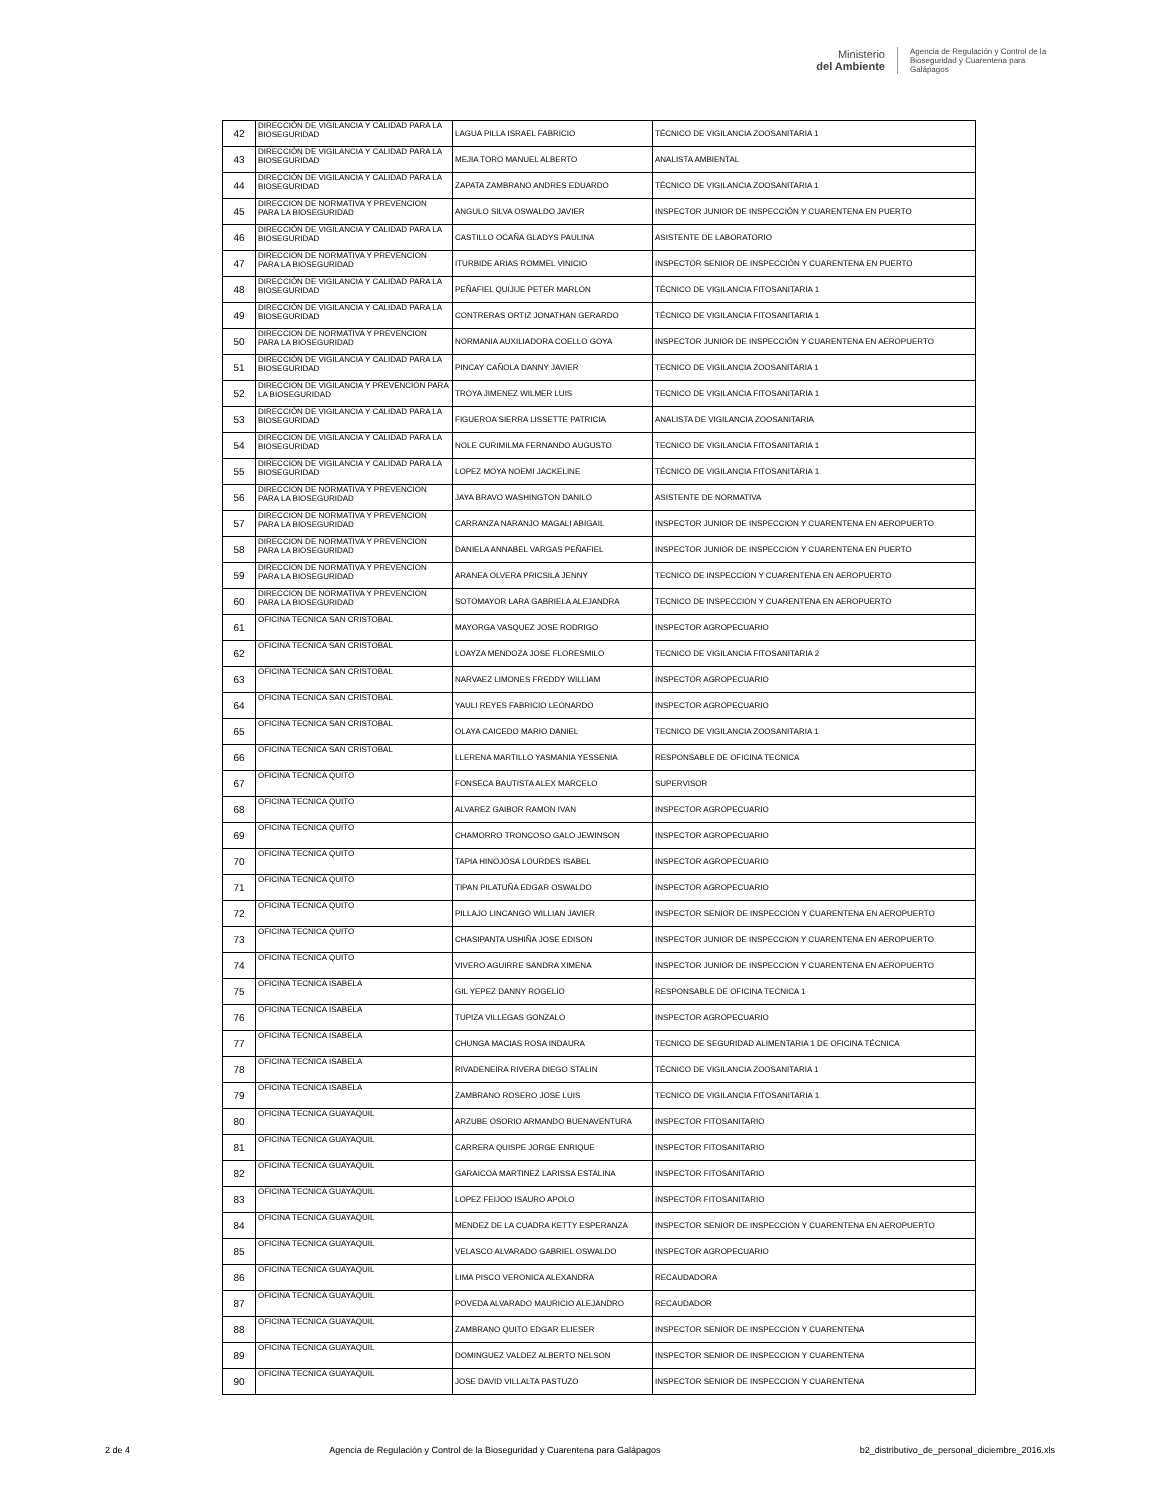Ministerio
del Ambiente
Agencia de Regulación y Control de la Bioseguridad y Cuarentena para Galápagos
| 42 | DIRECCIÓN DE VIGILANCIA Y CALIDAD PARA LA BIOSEGURIDAD | LAGUA PILLA ISRAEL FABRICIO | TÉCNICO DE VIGILANCIA ZOOSANITARIA 1 |
| 43 | DIRECCIÓN DE VIGILANCIA Y CALIDAD PARA LA BIOSEGURIDAD | MEJIA TORO MANUEL ALBERTO | ANALISTA AMBIENTAL |
| 44 | DIRECCIÓN DE VIGILANCIA Y CALIDAD PARA LA BIOSEGURIDAD | ZAPATA ZAMBRANO ANDRES EDUARDO | TÉCNICO DE VIGILANCIA ZOOSANITARIA 1 |
| 45 | DIRECCION DE NORMATIVA Y PREVENCION PARA LA BIOSEGURIDAD | ANGULO SILVA OSWALDO JAVIER | INSPECTOR JUNIOR DE INSPECCIÓN Y CUARENTENA EN PUERTO |
| 46 | DIRECCIÓN DE VIGILANCIA Y CALIDAD PARA LA BIOSEGURIDAD | CASTILLO OCAÑA GLADYS PAULINA | ASISTENTE DE LABORATORIO |
| 47 | DIRECCION DE NORMATIVA Y PREVENCION PARA LA BIOSEGURIDAD | ITURBIDE ARIAS ROMMEL VINICIO | INSPECTOR SENIOR DE INSPECCIÓN Y CUARENTENA EN PUERTO |
| 48 | DIRECCIÓN DE VIGILANCIA Y CALIDAD PARA LA BIOSEGURIDAD | PEÑAFIEL QUIJIJE PETER MARLON | TÉCNICO DE VIGILANCIA FITOSANITARIA 1 |
| 49 | DIRECCIÓN DE VIGILANCIA Y CALIDAD PARA LA BIOSEGURIDAD | CONTRERAS ORTIZ JONATHAN GERARDO | TÉCNICO DE VIGILANCIA FITOSANITARIA 1 |
| 50 | DIRECCION DE NORMATIVA Y PREVENCION PARA LA BIOSEGURIDAD | NORMANIA AUXILIADORA COELLO GOYA | INSPECTOR JUNIOR DE INSPECCIÓN Y CUARENTENA EN AEROPUERTO |
| 51 | DIRECCIÓN DE VIGILANCIA Y CALIDAD PARA LA BIOSEGURIDAD | PINCAY CAÑOLA DANNY JAVIER | TECNICO DE VIGILANCIA ZOOSANITARIA 1 |
| 52 | DIRECCION DE VIGILANCIA Y PREVENCION PARA LA BIOSEGURIDAD | TROYA JIMENEZ WILMER LUIS | TECNICO DE VIGILANCIA FITOSANITARIA 1 |
| 53 | DIRECCIÓN DE VIGILANCIA Y CALIDAD PARA LA BIOSEGURIDAD | FIGUEROA SIERRA LISSETTE PATRICIA | ANALISTA DE VIGILANCIA ZOOSANITARIA |
| 54 | DIRECCION DE VIGILANCIA Y CALIDAD PARA LA BIOSEGURIDAD | NOLE CURIMILMA FERNANDO AUGUSTO | TECNICO DE VIGILANCIA FITOSANITARIA 1 |
| 55 | DIRECCION DE VIGILANCIA Y CALIDAD PARA LA BIOSEGURIDAD | LOPEZ MOYA NOEMI JACKELINE | TÉCNICO DE VIGILANCIA FITOSANITARIA 1 |
| 56 | DIRECCION DE NORMATIVA Y PREVENCION PARA LA BIOSEGURIDAD | JAYA BRAVO WASHINGTON DANILO | ASISTENTE DE NORMATIVA |
| 57 | DIRECCION DE NORMATIVA Y PREVENCION PARA LA BIOSEGURIDAD | CARRANZA NARANJO MAGALI ABIGAIL | INSPECTOR JUNIOR DE INSPECCION Y CUARENTENA EN AEROPUERTO |
| 58 | DIRECCION DE NORMATIVA Y PREVENCION PARA LA BIOSEGURIDAD | DANIELA ANNABEL VARGAS PEÑAFIEL | INSPECTOR JUNIOR DE INSPECCION Y CUARENTENA EN PUERTO |
| 59 | DIRECCION DE NORMATIVA Y PREVENCION PARA LA BIOSEGURIDAD | ARANEA OLVERA PRICSILA JENNY | TECNICO DE INSPECCION Y CUARENTENA EN AEROPUERTO |
| 60 | DIRECCION DE NORMATIVA Y PREVENCION PARA LA BIOSEGURIDAD | SOTOMAYOR LARA GABRIELA ALEJANDRA | TECNICO DE INSPECCION Y CUARENTENA EN AEROPUERTO |
| 61 | OFICINA TECNICA SAN CRISTOBAL | MAYORGA VASQUEZ JOSE RODRIGO | INSPECTOR AGROPECUARIO |
| 62 | OFICINA TECNICA SAN CRISTOBAL | LOAYZA MENDOZA JOSE FLORESMILO | TECNICO DE VIGILANCIA FITOSANITARIA 2 |
| 63 | OFICINA TECNICA SAN CRISTOBAL | NARVAEZ LIMONES FREDDY WILLIAM | INSPECTOR AGROPECUARIO |
| 64 | OFICINA TECNICA SAN CRISTOBAL | YAULI REYES FABRICIO LEONARDO | INSPECTOR AGROPECUARIO |
| 65 | OFICINA TECNICA SAN CRISTOBAL | OLAYA CAICEDO MARIO DANIEL | TECNICO DE VIGILANCIA ZOOSANITARIA 1 |
| 66 | OFICINA TECNICA SAN CRISTOBAL | LLERENA MARTILLO YASMANIA YESSENIA | RESPONSABLE DE OFICINA TECNICA |
| 67 | OFICINA TECNICA QUITO | FONSECA BAUTISTA ALEX MARCELO | SUPERVISOR |
| 68 | OFICINA TECNICA QUITO | ALVAREZ GAIBOR RAMON IVAN | INSPECTOR AGROPECUARIO |
| 69 | OFICINA TECNICA QUITO | CHAMORRO TRONCOSO GALO JEWINSON | INSPECTOR AGROPECUARIO |
| 70 | OFICINA TECNICA QUITO | TAPIA HINOJOSA LOURDES ISABEL | INSPECTOR AGROPECUARIO |
| 71 | OFICINA TECNICA QUITO | TIPAN PILATUÑA EDGAR OSWALDO | INSPECTOR AGROPECUARIO |
| 72 | OFICINA TECNICA QUITO | PILLAJO LINCANGO WILLIAN JAVIER | INSPECTOR SENIOR DE INSPECCION Y CUARENTENA EN AEROPUERTO |
| 73 | OFICINA TECNICA QUITO | CHASIPANTA USHIÑA JOSE EDISON | INSPECTOR JUNIOR DE INSPECCION Y CUARENTENA EN AEROPUERTO |
| 74 | OFICINA TECNICA QUITO | VIVERO AGUIRRE SANDRA XIMENA | INSPECTOR JUNIOR DE INSPECCION Y CUARENTENA EN AEROPUERTO |
| 75 | OFICINA TECNICA ISABELA | GIL YEPEZ DANNY ROGELIO | RESPONSABLE DE OFICINA TECNICA 1 |
| 76 | OFICINA TECNICA ISABELA | TUPIZA VILLEGAS GONZALO | INSPECTOR AGROPECUARIO |
| 77 | OFICINA TECNICA ISABELA | CHUNGA MACIAS ROSA INDAURA | TECNICO DE SEGURIDAD ALIMENTARIA 1 DE OFICINA TÉCNICA |
| 78 | OFICINA TECNICA ISABELA | RIVADENEIRA RIVERA DIEGO STALIN | TÉCNICO DE VIGILANCIA ZOOSANITARIA 1 |
| 79 | OFICINA TECNICA ISABELA | ZAMBRANO ROSERO JOSE LUIS | TECNICO DE VIGILANCIA FITOSANITARIA 1 |
| 80 | OFICINA TECNICA GUAYAQUIL | ARZUBE OSORIO ARMANDO BUENAVENTURA | INSPECTOR FITOSANITARIO |
| 81 | OFICINA TECNICA GUAYAQUIL | CARRERA QUISPE JORGE ENRIQUE | INSPECTOR FITOSANITARIO |
| 82 | OFICINA TECNICA GUAYAQUIL | GARAICOA MARTINEZ LARISSA ESTALINA | INSPECTOR FITOSANITARIO |
| 83 | OFICINA TECNICA GUAYAQUIL | LOPEZ FEIJOO ISAURO APOLO | INSPECTOR FITOSANITARIO |
| 84 | OFICINA TECNICA GUAYAQUIL | MENDEZ DE LA CUADRA KETTY ESPERANZA | INSPECTOR SENIOR DE INSPECCION Y CUARENTENA EN AEROPUERTO |
| 85 | OFICINA TECNICA GUAYAQUIL | VELASCO ALVARADO GABRIEL OSWALDO | INSPECTOR AGROPECUARIO |
| 86 | OFICINA TECNICA GUAYAQUIL | LIMA PISCO VERONICA ALEXANDRA | RECAUDADORA |
| 87 | OFICINA TECNICA GUAYAQUIL | POVEDA ALVARADO MAURICIO ALEJANDRO | RECAUDADOR |
| 88 | OFICINA TECNICA GUAYAQUIL | ZAMBRANO QUITO EDGAR ELIESER | INSPECTOR SENIOR DE INSPECCION Y CUARENTENA |
| 89 | OFICINA TECNICA GUAYAQUIL | DOMINGUEZ VALDEZ ALBERTO NELSON | INSPECTOR SENIOR DE INSPECCION Y CUARENTENA |
| 90 | OFICINA TECNICA GUAYAQUIL | JOSE DAVID VILLALTA PASTUZO | INSPECTOR SENIOR DE INSPECCION Y CUARENTENA |
2 de 4 Agencia de Regulación y Control de la Bioseguridad y Cuarentena para Galápagos b2_distributivo_de_personal_diciembre_2016.xls